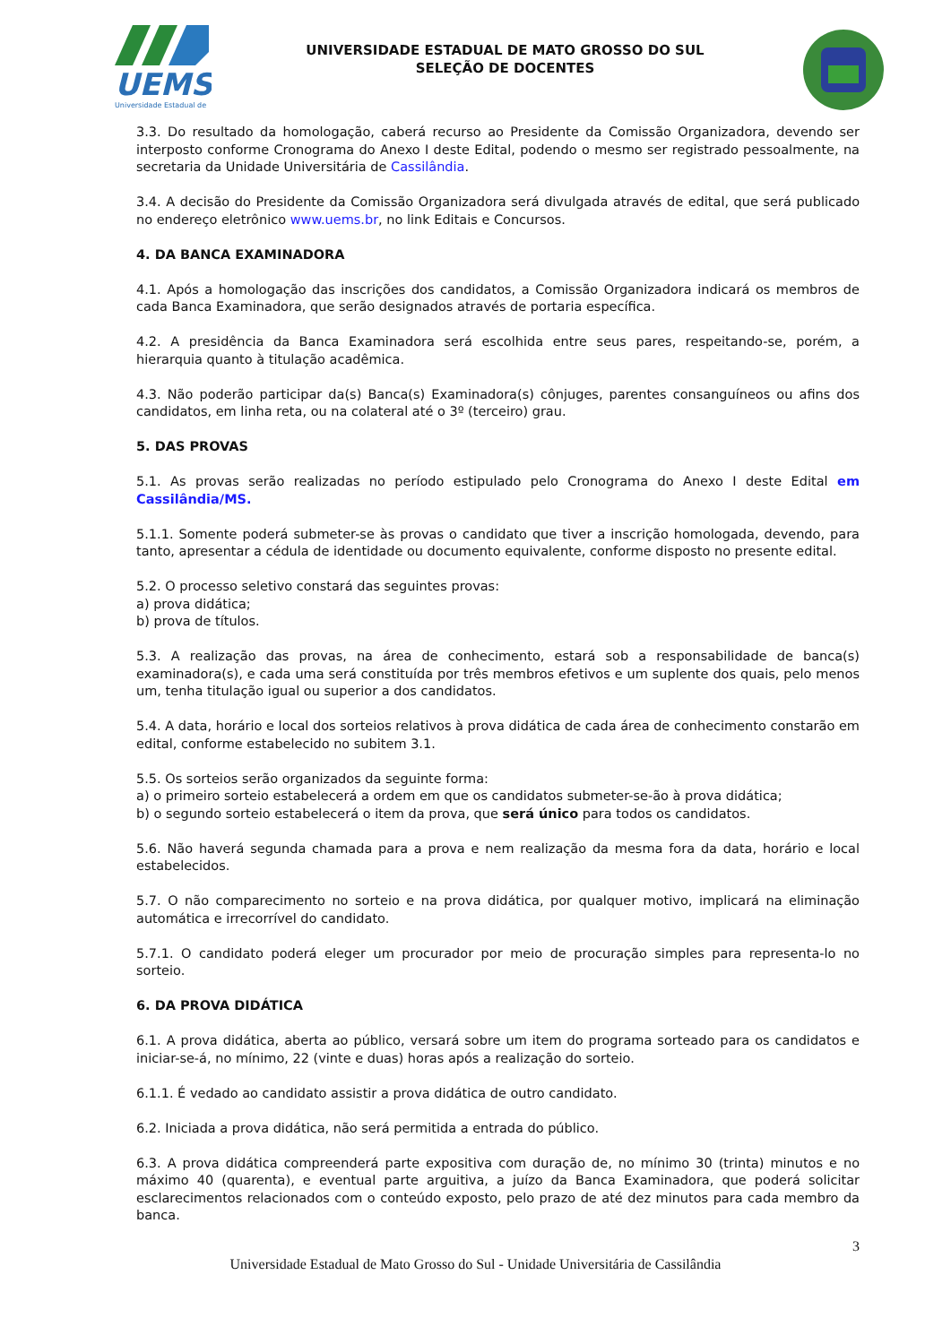UEMS
Universidade Estadual de
UNIVERSIDADE ESTADUAL DE MATO GROSSO DO SUL
SELEÇÃO DE DOCENTES
3.3. Do resultado da homologação, caberá recurso ao Presidente da Comissão Organizadora, devendo ser interposto conforme Cronograma do Anexo I deste Edital, podendo o mesmo ser registrado pessoalmente, na secretaria da Unidade Universitária de Cassilândia.
3.4. A decisão do Presidente da Comissão Organizadora será divulgada através de edital, que será publicado no endereço eletrônico www.uems.br, no link Editais e Concursos.
4. DA BANCA EXAMINADORA
4.1. Após a homologação das inscrições dos candidatos, a Comissão Organizadora indicará os membros de cada Banca Examinadora, que serão designados através de portaria específica.
4.2. A presidência da Banca Examinadora será escolhida entre seus pares, respeitando-se, porém, a hierarquia quanto à titulação acadêmica.
4.3. Não poderão participar da(s) Banca(s) Examinadora(s) cônjuges, parentes consanguíneos ou afins dos candidatos, em linha reta, ou na colateral até o 3º (terceiro) grau.
5. DAS PROVAS
5.1. As provas serão realizadas no período estipulado pelo Cronograma do Anexo I deste Edital em Cassilândia/MS.
5.1.1. Somente poderá submeter-se às provas o candidato que tiver a inscrição homologada, devendo, para tanto, apresentar a cédula de identidade ou documento equivalente, conforme disposto no presente edital.
5.2. O processo seletivo constará das seguintes provas:
a) prova didática;
b) prova de títulos.
5.3. A realização das provas, na área de conhecimento, estará sob a responsabilidade de banca(s) examinadora(s), e cada uma será constituída por três membros efetivos e um suplente dos quais, pelo menos um, tenha titulação igual ou superior a dos candidatos.
5.4. A data, horário e local dos sorteios relativos à prova didática de cada área de conhecimento constarão em edital, conforme estabelecido no subitem 3.1.
5.5. Os sorteios serão organizados da seguinte forma:
a) o primeiro sorteio estabelecerá a ordem em que os candidatos submeter-se-ão à prova didática;
b) o segundo sorteio estabelecerá o item da prova, que será único para todos os candidatos.
5.6. Não haverá segunda chamada para a prova e nem realização da mesma fora da data, horário e local estabelecidos.
5.7. O não comparecimento no sorteio e na prova didática, por qualquer motivo, implicará na eliminação automática e irrecorrível do candidato.
5.7.1. O candidato poderá eleger um procurador por meio de procuração simples para representa-lo no sorteio.
6. DA PROVA DIDÁTICA
6.1. A prova didática, aberta ao público, versará sobre um item do programa sorteado para os candidatos e iniciar-se-á, no mínimo, 22 (vinte e duas) horas após a realização do sorteio.
6.1.1. É vedado ao candidato assistir a prova didática de outro candidato.
6.2. Iniciada a prova didática, não será permitida a entrada do público.
6.3. A prova didática compreenderá parte expositiva com duração de, no mínimo 30 (trinta) minutos e no máximo 40 (quarenta), e eventual parte arguitiva, a juízo da Banca Examinadora, que poderá solicitar esclarecimentos relacionados com o conteúdo exposto, pelo prazo de até dez minutos para cada membro da banca.
3
Universidade Estadual de Mato Grosso do Sul - Unidade Universitária de Cassilândia